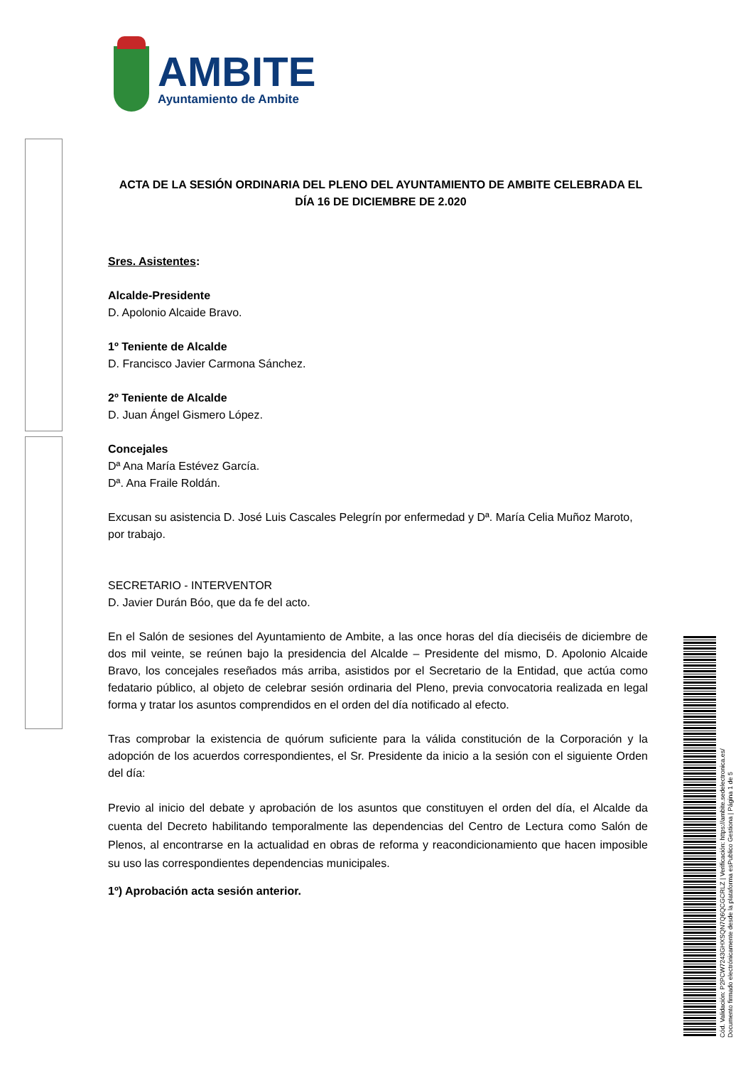AMBITE
Ayuntamiento de Ambite
ACTA DE LA SESIÓN ORDINARIA DEL PLENO DEL AYUNTAMIENTO DE AMBITE CELEBRADA EL DÍA 16 DE DICIEMBRE DE 2.020
Sres. Asistentes:
Alcalde-Presidente
D. Apolonio Alcaide Bravo.
1º Teniente de Alcalde
D. Francisco Javier Carmona Sánchez.
2º Teniente de Alcalde
D. Juan Ángel Gismero López.
Concejales
Dª Ana María Estévez García.
Dª. Ana Fraile Roldán.
Excusan su asistencia D. José Luis Cascales Pelegrín por enfermedad y Dª. María Celia Muñoz Maroto, por trabajo.
SECRETARIO - INTERVENTOR
D. Javier Durán Bóo, que da fe del acto.
En el Salón de sesiones del Ayuntamiento de Ambite, a las once horas del día dieciséis de diciembre de dos mil veinte, se reúnen bajo la presidencia del Alcalde – Presidente del mismo, D. Apolonio Alcaide Bravo, los concejales reseñados más arriba, asistidos por el Secretario de la Entidad, que actúa como fedatario público, al objeto de celebrar sesión ordinaria del Pleno, previa convocatoria realizada en legal forma y tratar los asuntos comprendidos en el orden del día notificado al efecto.
Tras comprobar la existencia de quórum suficiente para la válida constitución de la Corporación y la adopción de los acuerdos correspondientes, el Sr. Presidente da inicio a la sesión con el siguiente Orden del día:
Previo al inicio del debate y aprobación de los asuntos que constituyen el orden del día, el Alcalde da cuenta del Decreto habilitando temporalmente las dependencias del Centro de Lectura como Salón de Plenos, al encontrarse en la actualidad en obras de reforma y reacondicionamiento que hacen imposible su uso las correspondientes dependencias municipales.
1º) Aprobación acta sesión anterior.
Cód. Validación: P2PCW7243GHXSQN7Q6QCGCRLZ | Verificación: https://ambite.sedelectronica.es/
Documento firmado electrónicamente desde la plataforma esPublico Gestiona | Página 1 de 5